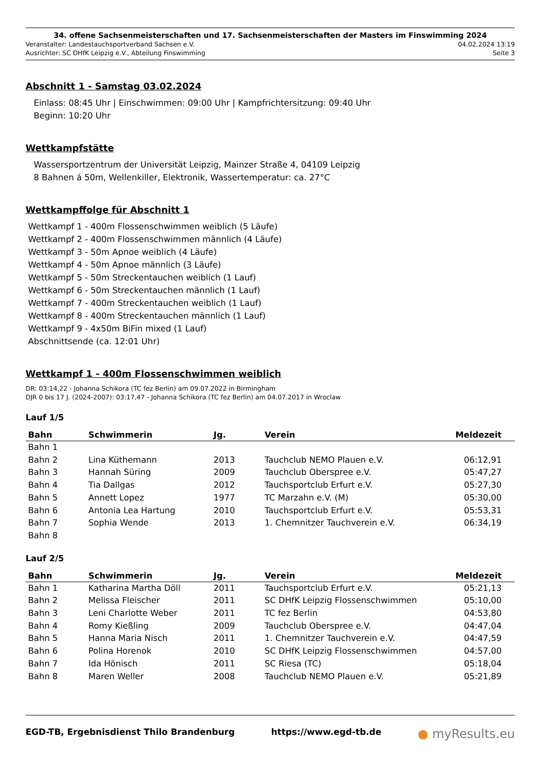34. offene Sachsenmeisterschaften und 17. Sachsenmeisterschaften der Masters im Finswimming 2024
Veranstalter: Landestauchsportverband Sachsen e.V. 04.02.2024 13:19
Ausrichter: SC DHfK Leipzig e.V., Abteilung Finswimming Seite 3
Abschnitt 1 - Samstag 03.02.2024
Einlass: 08:45 Uhr | Einschwimmen: 09:00 Uhr | Kampfrichtersitzung: 09:40 Uhr
Beginn: 10:20 Uhr
Wettkampfstätte
Wassersportzentrum der Universität Leipzig, Mainzer Straße 4, 04109 Leipzig
8 Bahnen á 50m, Wellenkiller, Elektronik, Wassertemperatur: ca. 27°C
Wettkampffolge für Abschnitt 1
Wettkampf 1 - 400m Flossenschwimmen weiblich (5 Läufe)
Wettkampf 2 - 400m Flossenschwimmen männlich (4 Läufe)
Wettkampf 3 - 50m Apnoe weiblich (4 Läufe)
Wettkampf 4 - 50m Apnoe männlich (3 Läufe)
Wettkampf 5 - 50m Streckentauchen weiblich (1 Lauf)
Wettkampf 6 - 50m Streckentauchen männlich (1 Lauf)
Wettkampf 7 - 400m Streckentauchen weiblich (1 Lauf)
Wettkampf 8 - 400m Streckentauchen männlich (1 Lauf)
Wettkampf 9 - 4x50m BiFin mixed (1 Lauf)
Abschnittsende (ca. 12:01 Uhr)
Wettkampf 1 - 400m Flossenschwimmen weiblich
DR: 03:14,22 - Johanna Schikora (TC fez Berlin) am 09.07.2022 in Birmingham
DJR 0 bis 17 J. (2024-2007): 03:17,47 - Johanna Schikora (TC fez Berlin) am 04.07.2017 in Wroclaw
Lauf 1/5
| Bahn | Schwimmerin | Jg. | Verein | Meldezeit |
| --- | --- | --- | --- | --- |
| Bahn 1 | | | | |
| Bahn 2 | Lina Küthemann | 2013 | Tauchclub NEMO Plauen e.V. | 06:12,91 |
| Bahn 3 | Hannah Süring | 2009 | Tauchclub Oberspree e.V. | 05:47,27 |
| Bahn 4 | Tia Dallgas | 2012 | Tauchsportclub Erfurt e.V. | 05:27,30 |
| Bahn 5 | Annett Lopez | 1977 | TC Marzahn e.V. (M) | 05:30,00 |
| Bahn 6 | Antonia Lea Hartung | 2010 | Tauchsportclub Erfurt e.V. | 05:53,31 |
| Bahn 7 | Sophia Wende | 2013 | 1. Chemnitzer Tauchverein e.V. | 06:34,19 |
| Bahn 8 | | | | |
Lauf 2/5
| Bahn | Schwimmerin | Jg. | Verein | Meldezeit |
| --- | --- | --- | --- | --- |
| Bahn 1 | Katharina Martha Döll | 2011 | Tauchsportclub Erfurt e.V. | 05:21,13 |
| Bahn 2 | Melissa Fleischer | 2011 | SC DHfK Leipzig Flossenschwimmen | 05:10,00 |
| Bahn 3 | Leni Charlotte Weber | 2011 | TC fez Berlin | 04:53,80 |
| Bahn 4 | Romy Kießling | 2009 | Tauchclub Oberspree e.V. | 04:47,04 |
| Bahn 5 | Hanna Maria Nisch | 2011 | 1. Chemnitzer Tauchverein e.V. | 04:47,59 |
| Bahn 6 | Polina Horenok | 2010 | SC DHfK Leipzig Flossenschwimmen | 04:57,00 |
| Bahn 7 | Ida Hönisch | 2011 | SC Riesa (TC) | 05:18,04 |
| Bahn 8 | Maren Weller | 2008 | Tauchclub NEMO Plauen e.V. | 05:21,89 |
EGD-TB, Ergebnisdienst Thilo Brandenburg https://www.egd-tb.de ● myResults.eu